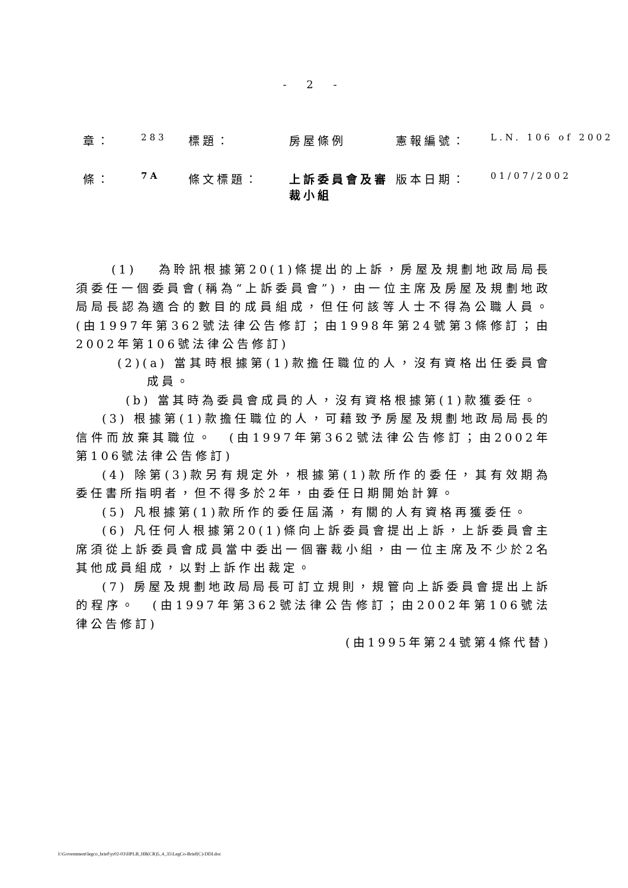- 2 -
| 章： | 283 | 標題： | 房屋條例 | 憲報編號： | L.N. 106 of 2002 |
| 條： | 7A | 條文標題： | 上訴委員會及審裁小組 | 版本日期： | 01/07/2002 |
(1)　 為聆訊根據第20(1)條提出的上訴，房屋及規劃地政局局長須委任一個委員會(稱為“上訴委員會”)，由一位主席及房屋及規劃地政局局長認為適合的數目的成員組成，但任何該等人士不得為公職人員。　(由1997年第362號法律公告修訂；由1998年第24號第3條修訂；由2002年第106號法律公告修訂)
(2)(a) 當其時根據第(1)款擔任職位的人，沒有資格出任委員會成員。
(b) 當其時為委員會成員的人，沒有資格根據第(1)款獲委任。
(3) 根據第(1)款擔任職位的人，可藉致予房屋及規劃地政局局長的信件而放棄其職位。　(由1997年第362號法律公告修訂；由2002年第106號法律公告修訂)
(4) 除第(3)款另有規定外，根據第(1)款所作的委任，其有效期為委任書所指明者，但不得多於2年，由委任日期開始計算。
(5) 凡根據第(1)款所作的委任屆滿，有關的人有資格再獲委任。
(6) 凡任何人根據第20(1)條向上訴委員會提出上訴，上訴委員會主席須從上訴委員會成員當中委出一個審裁小組，由一位主席及不少於2名其他成員組成，以對上訴作出裁定。
(7) 房屋及規劃地政局局長可訂立規則，規管向上訴委員會提出上訴的程序。　(由1997年第362號法律公告修訂；由2002年第106號法律公告修訂)
(由1995年第24號第4條代替)
I:\Government\legco_brief\yr02-03\HPLB_HB(CR)5_4_35\LegCo-Brief(C)-DDI.doc